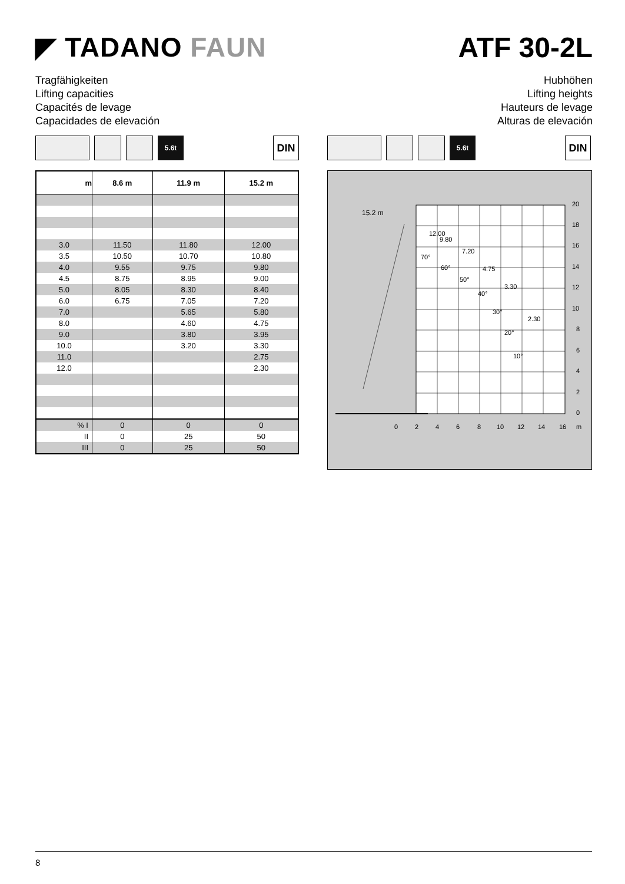◤ TADANO FAUN ATF 30-2L
Tragfähigkeiten
Lifting capacities
Capacités de levage
Capacidades de elevación
Hubhöhen
Lifting heights
Hauteurs de levage
Alturas de elevación
5.6t
DIN
| m | 8.6 m | 11.9 m | 15.2 m |
| --- | --- | --- | --- |
| 3.0 | 11.50 | 11.80 | 12.00 |
| 3.5 | 10.50 | 10.70 | 10.80 |
| 4.0 | 9.55 | 9.75 | 9.80 |
| 4.5 | 8.75 | 8.95 | 9.00 |
| 5.0 | 8.05 | 8.30 | 8.40 |
| 6.0 | 6.75 | 7.05 | 7.20 |
| 7.0 | | 5.65 | 5.80 |
| 8.0 | | 4.60 | 4.75 |
| 9.0 | | 3.80 | 3.95 |
| 10.0 | | 3.20 | 3.30 |
| 11.0 | | | 2.75 |
| 12.0 | | | 2.30 |
| % I | 0 | 0 | 0 |
| II | 0 | 25 | 50 |
| III | 0 | 25 | 50 |
5.6t
DIN
15.2 m
20
18
16
14
12
10
8
6
4
2
0
0
2
4
6
8
10
12
14
16
m
12.00
9.80
7.20
4.75
3.30
2.30
70°
60°
50°
40°
30°
20°
10°
8